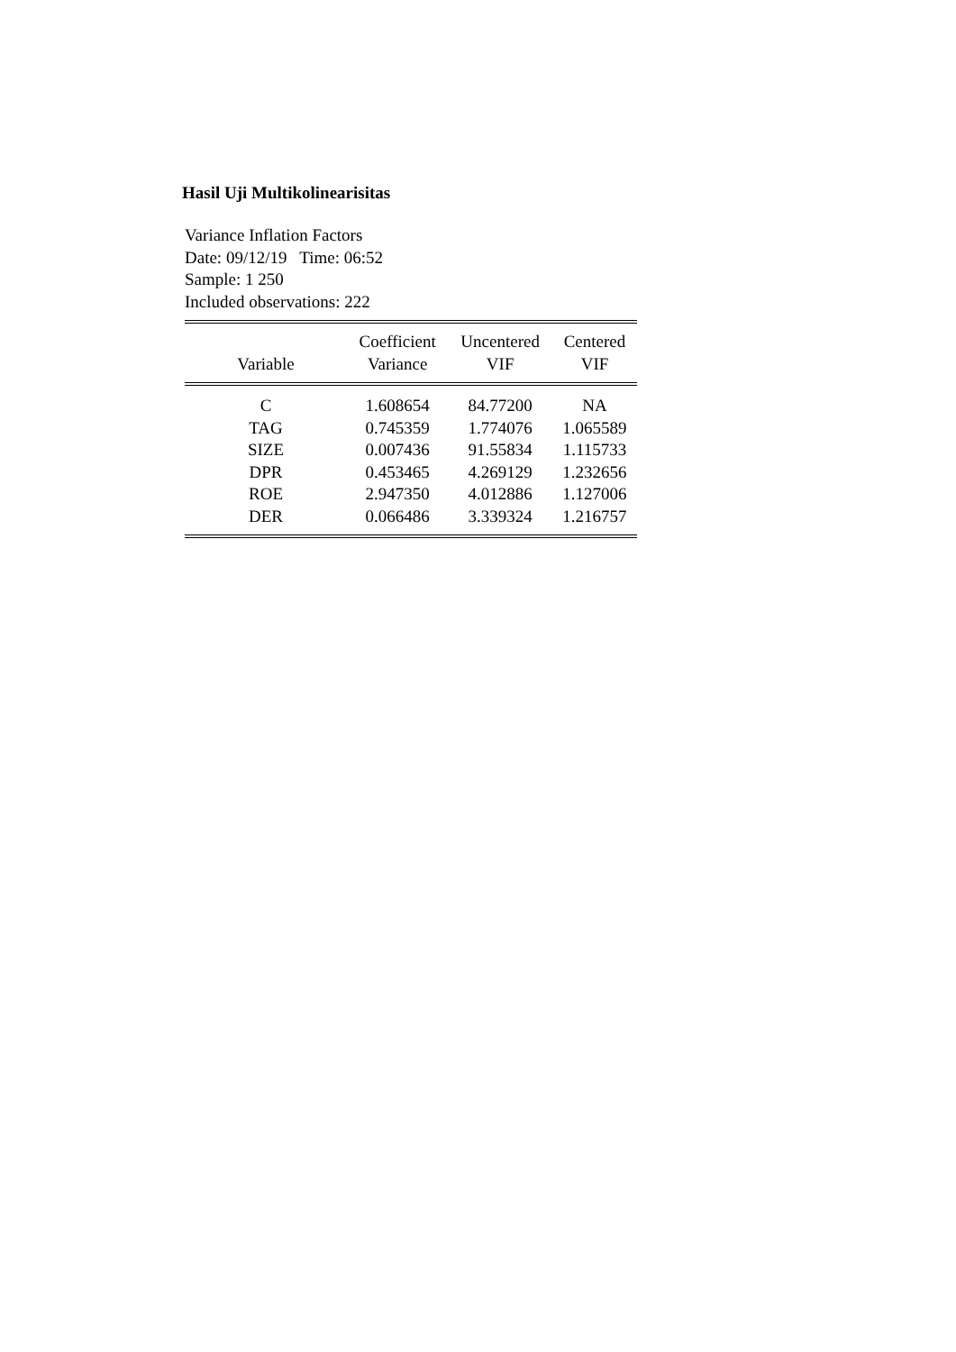Hasil Uji Multikolinearisitas
Variance Inflation Factors
Date: 09/12/19 Time: 06:52
Sample: 1 250
Included observations: 222
| Variable | Coefficient Variance | Uncentered VIF | Centered VIF |
| --- | --- | --- | --- |
| C | 1.608654 | 84.77200 | NA |
| TAG | 0.745359 | 1.774076 | 1.065589 |
| SIZE | 0.007436 | 91.55834 | 1.115733 |
| DPR | 0.453465 | 4.269129 | 1.232656 |
| ROE | 2.947350 | 4.012886 | 1.127006 |
| DER | 0.066486 | 3.339324 | 1.216757 |